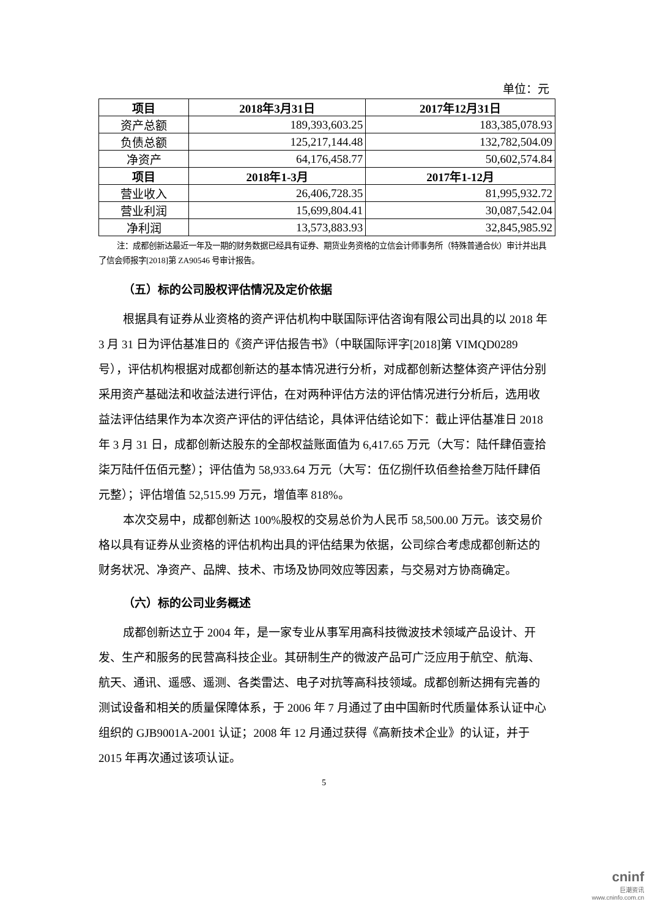单位：元
| 项目 | 2018年3月31日 | 2017年12月31日 |
| --- | --- | --- |
| 资产总额 | 189,393,603.25 | 183,385,078.93 |
| 负债总额 | 125,217,144.48 | 132,782,504.09 |
| 净资产 | 64,176,458.77 | 50,602,574.84 |
| 项目 | 2018年1-3月 | 2017年1-12月 |
| 营业收入 | 26,406,728.35 | 81,995,932.72 |
| 营业利润 | 15,699,804.41 | 30,087,542.04 |
| 净利润 | 13,573,883.93 | 32,845,985.92 |
注：成都创新达最近一年及一期的财务数据已经具有证券、期货业务资格的立信会计师事务所（特殊普通合伙）审计并出具了信会师报字[2018]第 ZA90546 号审计报告。
（五）标的公司股权评估情况及定价依据
根据具有证券从业资格的资产评估机构中联国际评估咨询有限公司出具的以 2018 年 3 月 31 日为评估基准日的《资产评估报告书》（中联国际评字[2018]第 VIMQD0289 号），评估机构根据对成都创新达的基本情况进行分析，对成都创新达整体资产评估分别采用资产基础法和收益法进行评估，在对两种评估方法的评估情况进行分析后，选用收益法评估结果作为本次资产评估的评估结论，具体评估结论如下：截止评估基准日 2018 年 3 月 31 日，成都创新达股东的全部权益账面值为 6,417.65 万元（大写：陆仟肆佰壹拾柒万陆仟伍佰元整）；评估值为 58,933.64 万元（大写：伍亿捌仟玖佰叁拾叁万陆仟肆佰元整）；评估增值 52,515.99 万元，增值率 818%。
本次交易中，成都创新达 100%股权的交易总价为人民币 58,500.00 万元。该交易价格以具有证券从业资格的评估机构出具的评估结果为依据，公司综合考虑成都创新达的财务状况、净资产、品牌、技术、市场及协同效应等因素，与交易对方协商确定。
（六）标的公司业务概述
成都创新达立于 2004 年，是一家专业从事军用高科技微波技术领域产品设计、开发、生产和服务的民营高科技企业。其研制生产的微波产品可广泛应用于航空、航海、航天、通讯、遥感、遥测、各类雷达、电子对抗等高科技领域。成都创新达拥有完善的测试设备和相关的质量保障体系，于 2006 年 7 月通过了由中国新时代质量体系认证中心组织的 GJB9001A-2001 认证；2008 年 12 月通过获得《高新技术企业》的认证，并于 2015 年再次通过该项认证。
5
cninf
巨潮资讯
www.cninfo.com.cn